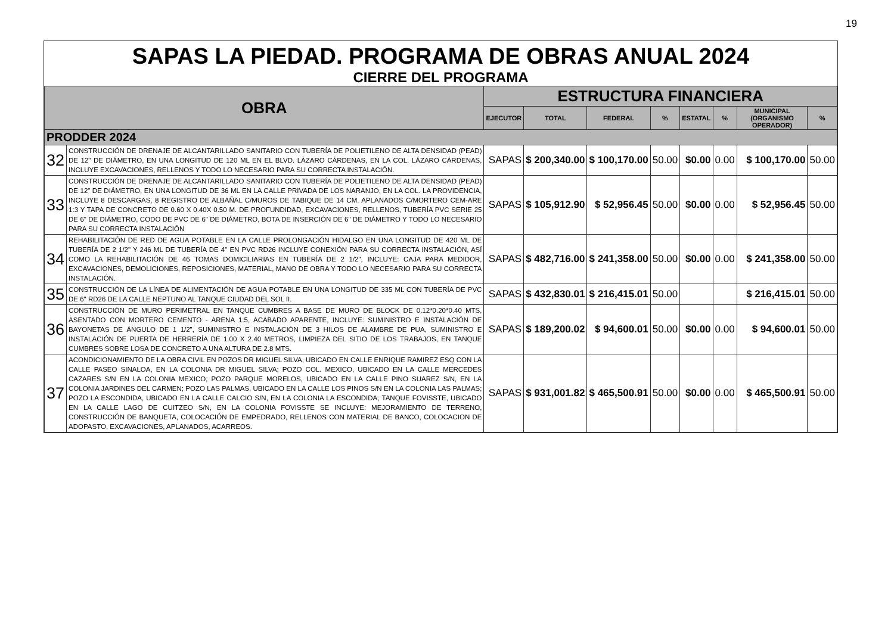19
SAPAS LA PIEDAD. PROGRAMA DE OBRAS ANUAL 2024
CIERRE DEL PROGRAMA
| OBRA | | ESTRUCTURA FINANCIERA | | | | | | | |
| --- | --- | --- | --- | --- | --- | --- | --- | --- | --- |
| | | EJECUTOR | TOTAL | FEDERAL | % | ESTATAL | % | MUNICIPAL (ORGANISMO OPERADOR) | % |
| PRODDER 2024 | | | | | | | | | |
| 32 | CONSTRUCCIÓN DE DRENAJE DE ALCANTARILLADO SANITARIO CON TUBERÍA DE POLIETILENO DE ALTA DENSIDAD (PEAD) DE 12" DE DIÁMETRO, EN UNA LONGITUD DE 120 ML EN EL BLVD. LÁZARO CÁRDENAS, EN LA COL. LÁZARO CÁRDENAS, INCLUYE EXCAVACIONES, RELLENOS Y TODO LO NECESARIO PARA SU CORRECTA INSTALACIÓN. | SAPAS | $ 200,340.00 | $ 100,170.00 | 50.00 | $0.00 | 0.00 | $ 100,170.00 | 50.00 |
| 33 | CONSTRUCCIÓN DE DRENAJE DE ALCANTARILLADO SANITARIO CON TUBERÍA DE POLIETILENO DE ALTA DENSIDAD (PEAD) DE 12" DE DIÁMETRO, EN UNA LONGITUD DE 36 ML EN LA CALLE PRIVADA DE LOS NARANJO, EN LA COL. LA PROVIDENCIA, INCLUYE 8 DESCARGAS, 8 REGISTRO DE ALBAÑAL C/MUROS DE TABIQUE DE 14 CM. APLANADOS C/MORTERO CEM-ARE 1:3 Y TAPA DE CONCRETO DE 0.60 X 0.40X 0.50 M. DE PROFUNDIDAD, EXCAVACIONES, RELLENOS, TUBERÍA PVC SERIE 25 DE 6" DE DIÁMETRO, CODO DE PVC DE 6" DE DIÁMETRO, BOTA DE INSERCIÓN DE 6" DE DIÁMETRO Y TODO LO NECESARIO PARA SU CORRECTA INSTALACIÓN | SAPAS | $ 105,912.90 | $ 52,956.45 | 50.00 | $0.00 | 0.00 | $ 52,956.45 | 50.00 |
| 34 | REHABILITACIÓN DE RED DE AGUA POTABLE EN LA CALLE PROLONGACIÓN HIDALGO EN UNA LONGITUD DE 420 ML DE TUBERÍA DE 2 1/2" Y 246 ML DE TUBERÍA DE 4" EN PVC RD26 INCLUYE CONEXIÓN PARA SU CORRECTA INSTALACIÓN, ASÍ COMO LA REHABILITACIÓN DE 46 TOMAS DOMICILIARIAS EN TUBERÍA DE 2 1/2", INCLUYE: CAJA PARA MEDIDOR, EXCAVACIONES, DEMOLICIONES, REPOSICIONES, MATERIAL, MANO DE OBRA Y TODO LO NECESARIO PARA SU CORRECTA INSTALACIÓN. | SAPAS | $ 482,716.00 | $ 241,358.00 | 50.00 | $0.00 | 0.00 | $ 241,358.00 | 50.00 |
| 35 | CONSTRUCCIÓN DE LA LÍNEA DE ALIMENTACIÓN DE AGUA POTABLE EN UNA LONGITUD DE 335 ML CON TUBERÍA DE PVC DE 6" RD26 DE LA CALLE NEPTUNO AL TANQUE CIUDAD DEL SOL II. | SAPAS | $ 432,830.01 | $ 216,415.01 | 50.00 | | | $ 216,415.01 | 50.00 |
| 36 | CONSTRUCCIÓN DE MURO PERIMETRAL EN TANQUE CUMBRES A BASE DE MURO DE BLOCK DE 0.12*0.20*0.40 MTS, ASENTADO CON MORTERO CEMENTO - ARENA 1:5, ACABADO APARENTE, INCLUYE: SUMINISTRO E INSTALACIÓN DE BAYONETAS DE ÁNGULO DE 1 1/2", SUMINISTRO E INSTALACIÓN DE 3 HILOS DE ALAMBRE DE PUA, SUMINISTRO E INSTALACIÓN DE PUERTA DE HERRERÍA DE 1.00 X 2.40 METROS, LIMPIEZA DEL SITIO DE LOS TRABAJOS, EN TANQUE CUMBRES SOBRE LOSA DE CONCRETO A UNA ALTURA DE 2.8 MTS. | SAPAS | $ 189,200.02 | $ 94,600.01 | 50.00 | $0.00 | 0.00 | $ 94,600.01 | 50.00 |
| 37 | ACONDICIONAMIENTO DE LA OBRA CIVIL EN POZOS DR MIGUEL SILVA, UBICADO EN CALLE ENRIQUE RAMIREZ ESQ CON LA CALLE PASEO SINALOA, EN LA COLONIA DR MIGUEL SILVA; POZO COL. MEXICO, UBICADO EN LA CALLE MERCEDES CAZARES S/N EN LA COLONIA MEXICO; POZO PARQUE MORELOS, UBICADO EN LA CALLE PINO SUAREZ S/N, EN LA COLONIA JARDINES DEL CARMEN; POZO LAS PALMAS, UBICADO EN LA CALLE LOS PINOS S/N EN LA COLONIA LAS PALMAS; POZO LA ESCONDIDA, UBICADO EN LA CALLE CALCIO S/N, EN LA COLONIA LA ESCONDIDA; TANQUE FOVISSTE, UBICADO EN LA CALLE LAGO DE CUITZEO S/N, EN LA COLONIA FOVISSTE SE INCLUYE: MEJORAMIENTO DE TERRENO, CONSTRUCCIÓN DE BANQUETA, COLOCACIÓN DE EMPEDRADO, RELLENOS CON MATERIAL DE BANCO, COLOCACION DE ADOPASTO, EXCAVACIONES, APLANADOS, ACARREOS. | SAPAS | $ 931,001.82 | $ 465,500.91 | 50.00 | $0.00 | 0.00 | $ 465,500.91 | 50.00 |